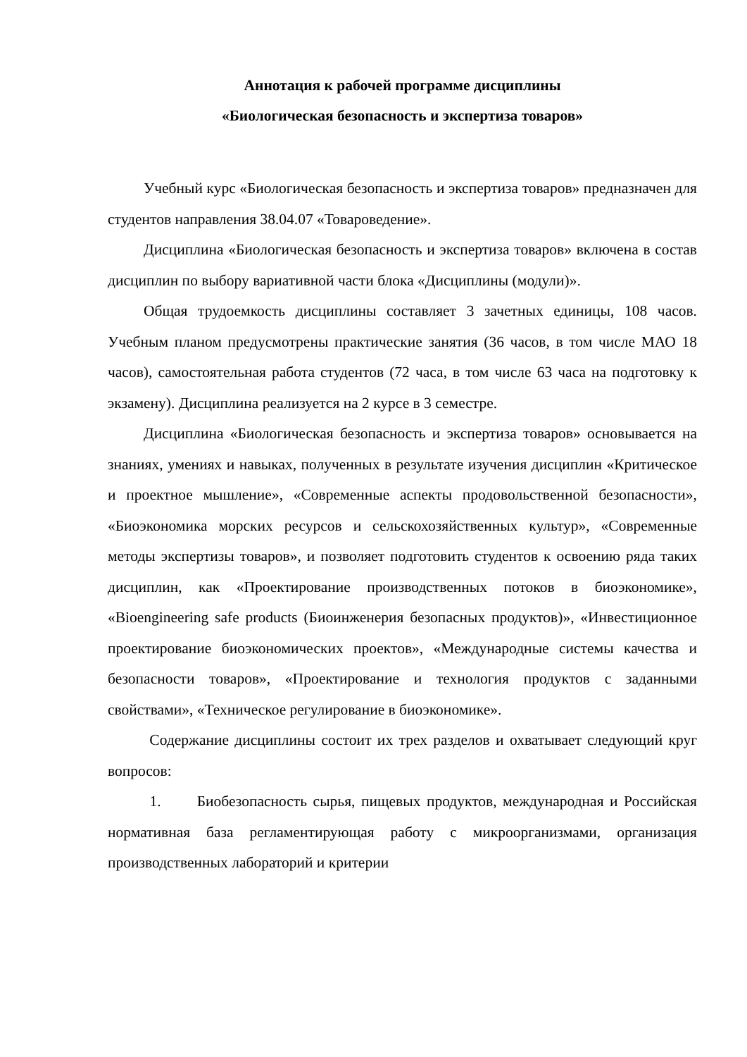Аннотация к рабочей программе дисциплины
«Биологическая безопасность и экспертиза товаров»
Учебный курс «Биологическая безопасность и экспертиза товаров» предназначен для студентов направления 38.04.07 «Товароведение».
Дисциплина «Биологическая безопасность и экспертиза товаров» включена в состав дисциплин по выбору вариативной части блока «Дисциплины (модули)».
Общая трудоемкость дисциплины составляет 3 зачетных единицы, 108 часов. Учебным планом предусмотрены практические занятия (36 часов, в том числе МАО 18 часов), самостоятельная работа студентов (72 часа, в том числе 63 часа на подготовку к экзамену). Дисциплина реализуется на 2 курсе в 3 семестре.
Дисциплина «Биологическая безопасность и экспертиза товаров» основывается на знаниях, умениях и навыках, полученных в результате изучения дисциплин «Критическое и проектное мышление», «Современные аспекты продовольственной безопасности», «Биоэкономика морских ресурсов и сельскохозяйственных культур», «Современные методы экспертизы товаров», и позволяет подготовить студентов к освоению ряда таких дисциплин, как «Проектирование производственных потоков в биоэкономике», «Bioengineering safe products (Биоинженерия безопасных продуктов)», «Инвестиционное проектирование биоэкономических проектов», «Международные системы качества и безопасности товаров», «Проектирование и технология продуктов с заданными свойствами», «Техническое регулирование в биоэкономике».
Содержание дисциплины состоит их трех разделов и охватывает следующий круг вопросов:
1. Биобезопасность сырья, пищевых продуктов, международная и Российская нормативная база регламентирующая работу с микроорганизмами, организация производственных лабораторий и критерии